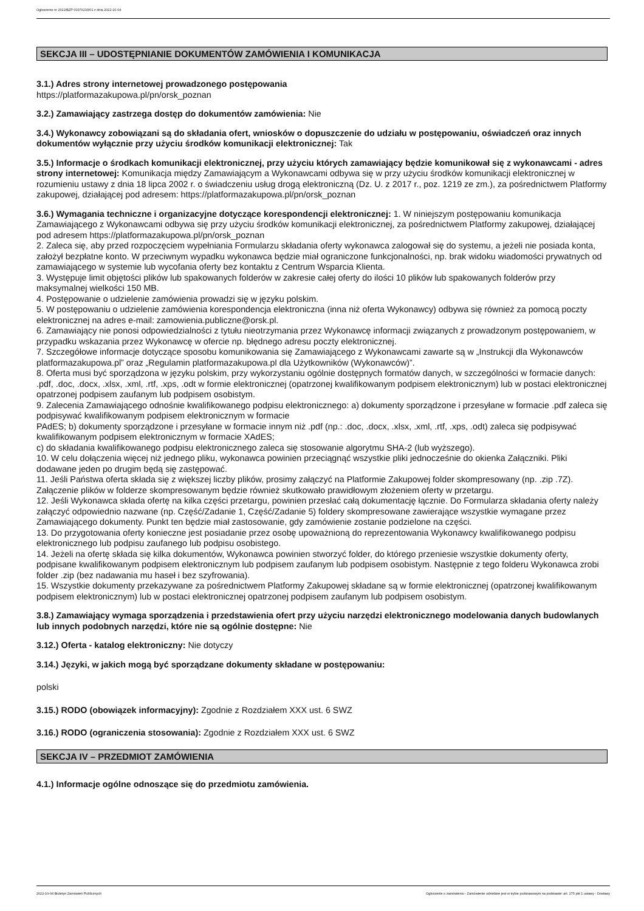Ogłoszenie nr 2022/BZP 00376233/01 z dnia 2022-10-04
SEKCJA III – UDOSTĘPNIANIE DOKUMENTÓW ZAMÓWIENIA I KOMUNIKACJA
3.1.) Adres strony internetowej prowadzonego postępowania
https://platformazakupowa.pl/pn/orsk_poznan
3.2.) Zamawiający zastrzega dostęp do dokumentów zamówienia: Nie
3.4.) Wykonawcy zobowiązani są do składania ofert, wniosków o dopuszczenie do udziału w postępowaniu, oświadczeń oraz innych dokumentów wyłącznie przy użyciu środków komunikacji elektronicznej: Tak
3.5.) Informacje o środkach komunikacji elektronicznej, przy użyciu których zamawiający będzie komunikował się z wykonawcami - adres strony internetowej: Komunikacja między Zamawiającym a Wykonawcami odbywa się w przy użyciu środków komunikacji elektronicznej w rozumieniu ustawy z dnia 18 lipca 2002 r. o świadczeniu usług drogą elektroniczną (Dz. U. z 2017 r., poz. 1219 ze zm.), za pośrednictwem Platformy zakupowej, działającej pod adresem: https://platformazakupowa.pl/pn/orsk_poznan
3.6.) Wymagania techniczne i organizacyjne dotyczące korespondencji elektronicznej: 1. W niniejszym postępowaniu komunikacja Zamawiającego z Wykonawcami odbywa się przy użyciu środków komunikacji elektronicznej, za pośrednictwem Platformy zakupowej, działającej pod adresem https://platformazakupowa.pl/pn/orsk_poznan
2. Zaleca się, aby przed rozpoczęciem wypełniania Formularzu składania oferty wykonawca zalogował się do systemu, a jeżeli nie posiada konta, założył bezpłatne konto. W przeciwnym wypadku wykonawca będzie miał ograniczone funkcjonalności, np. brak widoku wiadomości prywatnych od zamawiającego w systemie lub wycofania oferty bez kontaktu z Centrum Wsparcia Klienta.
3. Występuje limit objętości plików lub spakowanych folderów w zakresie całej oferty do ilości 10 plików lub spakowanych folderów przy maksymalnej wielkości 150 MB.
4. Postępowanie o udzielenie zamówienia prowadzi się w języku polskim.
5. W postępowaniu o udzielenie zamówienia korespondencja elektroniczna (inna niż oferta Wykonawcy) odbywa się również za pomocą poczty elektronicznej na adres e-mail: zamowienia.publiczne@orsk.pl.
6. Zamawiający nie ponosi odpowiedzialności z tytułu nieotrzymania przez Wykonawcę informacji związanych z prowadzonym postępowaniem, w przypadku wskazania przez Wykonawcę w ofercie np. błędnego adresu poczty elektronicznej.
7. Szczegółowe informacje dotyczące sposobu komunikowania się Zamawiającego z Wykonawcami zawarte są w „Instrukcji dla Wykonawców platformazakupowa.pl” oraz „Regulamin platformazakupowa.pl dla Użytkowników (Wykonawców)”.
8. Oferta musi być sporządzona w języku polskim, przy wykorzystaniu ogólnie dostępnych formatów danych, w szczególności w formacie danych: .pdf, .doc, .docx, .xlsx, .xml, .rtf, .xps, .odt w formie elektronicznej (opatrzonej kwalifikowanym podpisem elektronicznym) lub w postaci elektronicznej opatrzonej podpisem zaufanym lub podpisem osobistym.
9. Zalecenia Zamawiającego odnośnie kwalifikowanego podpisu elektronicznego: a) dokumenty sporządzone i przesyłane w formacie .pdf zaleca się podpisywać kwalifikowanym podpisem elektronicznym w formacie
PAdES; b) dokumenty sporządzone i przesyłane w formacie innym niż .pdf (np.: .doc, .docx, .xlsx, .xml, .rtf, .xps, .odt) zaleca się podpisywać kwalifikowanym podpisem elektronicznym w formacie XAdES;
c) do składania kwalifikowanego podpisu elektronicznego zaleca się stosowanie algorytmu SHA-2 (lub wyższego).
10. W celu dołączenia więcej niż jednego pliku, wykonawca powinien przeciągnąć wszystkie pliki jednocześnie do okienka Załączniki. Pliki dodawane jeden po drugim będą się zastępować.
11. Jeśli Państwa oferta składa się z większej liczby plików, prosimy załączyć na Platformie Zakupowej folder skompresowany (np. .zip .7Z). Załączenie plików w folderze skompresowanym będzie również skutkowało prawidłowym złożeniem oferty w przetargu.
12. Jeśli Wykonawca składa ofertę na kilka części przetargu, powinien przesłać całą dokumentację łącznie. Do Formularza składania oferty należy załączyć odpowiednio nazwane (np. Część/Zadanie 1, Część/Zadanie 5) foldery skompresowane zawierające wszystkie wymagane przez Zamawiającego dokumenty. Punkt ten będzie miał zastosowanie, gdy zamówienie zostanie podzielone na części.
13. Do przygotowania oferty konieczne jest posiadanie przez osobę upoważnioną do reprezentowania Wykonawcy kwalifikowanego podpisu elektronicznego lub podpisu zaufanego lub podpisu osobistego.
14. Jeżeli na ofertę składa się kilka dokumentów, Wykonawca powinien stworzyć folder, do którego przeniesie wszystkie dokumenty oferty, podpisane kwalifikowanym podpisem elektronicznym lub podpisem zaufanym lub podpisem osobistym. Następnie z tego folderu Wykonawca zrobi folder .zip (bez nadawania mu haseł i bez szyfrowania).
15. Wszystkie dokumenty przekazywane za pośrednictwem Platformy Zakupowej składane są w formie elektronicznej (opatrzonej kwalifikowanym podpisem elektronicznym) lub w postaci elektronicznej opatrzonej podpisem zaufanym lub podpisem osobistym.
3.8.) Zamawiający wymaga sporządzenia i przedstawienia ofert przy użyciu narzędzi elektronicznego modelowania danych budowlanych lub innych podobnych narzędzi, które nie są ogólnie dostępne: Nie
3.12.) Oferta - katalog elektroniczny: Nie dotyczy
3.14.) Języki, w jakich mogą być sporządzane dokumenty składane w postępowaniu:
polski
3.15.) RODO (obowiązek informacyjny): Zgodnie z Rozdziałem XXX ust. 6 SWZ
3.16.) RODO (ograniczenia stosowania): Zgodnie z Rozdziałem XXX ust. 6 SWZ
SEKCJA IV – PRZEDMIOT ZAMÓWIENIA
4.1.) Informacje ogólne odnoszące się do przedmiotu zamówienia.
2022-10-04 Biuletyn Zamówień Publicznych Ogłoszenie o zamówieniu - Zamówienie udzielane jest w trybie podstawowym na podstawie: art. 275 pkt 1 ustawy - Dostawy